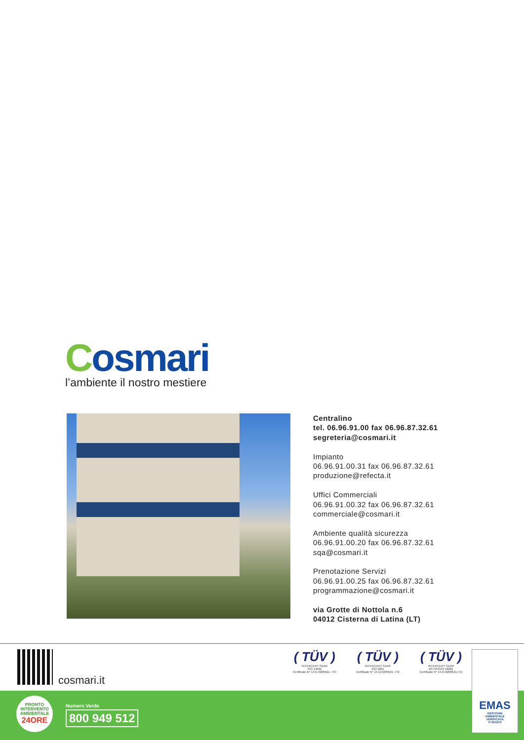Cosmari
l’ambiente il nostro mestiere
Centralino
tel. 06.96.91.00 fax 06.96.87.32.61
segreteria@cosmari.it
Impianto
06.96.91.00.31 fax 06.96.87.32.61
produzione@refecta.it
Uffici Commerciali
06.96.91.00.32 fax 06.96.87.32.61
commerciale@cosmari.it
Ambiente qualità sicurezza
06.96.91.00.20 fax 06.96.87.32.61
sqa@cosmari.it
Prenotazione Servizi
06.96.91.00.25 fax 06.96.87.32.61
programmazione@cosmari.it
via Grotte di Nottola n.6
04012 Cisterna di Latina (LT)
cosmari.it
( TÜV )
INTERCERT SAAR
ISO 14001
Certificate N° 14-E-0200521 -TIC
( TÜV )
INTERCERT SAAR
ISO 9001
Certificate N° 14-Q-0200521 -TIC
( TÜV )
INTERCERT SAAR
BS OHSAS 18001
Certificate N° 14-O-0200521-TIC
PRONTO
INTERVENTO
AMBIENTALE
24ORE
Numero Verde
800 949 512
EMAS
GESTIONE
AMBIENTALE
VERIFICATA
IT-001670